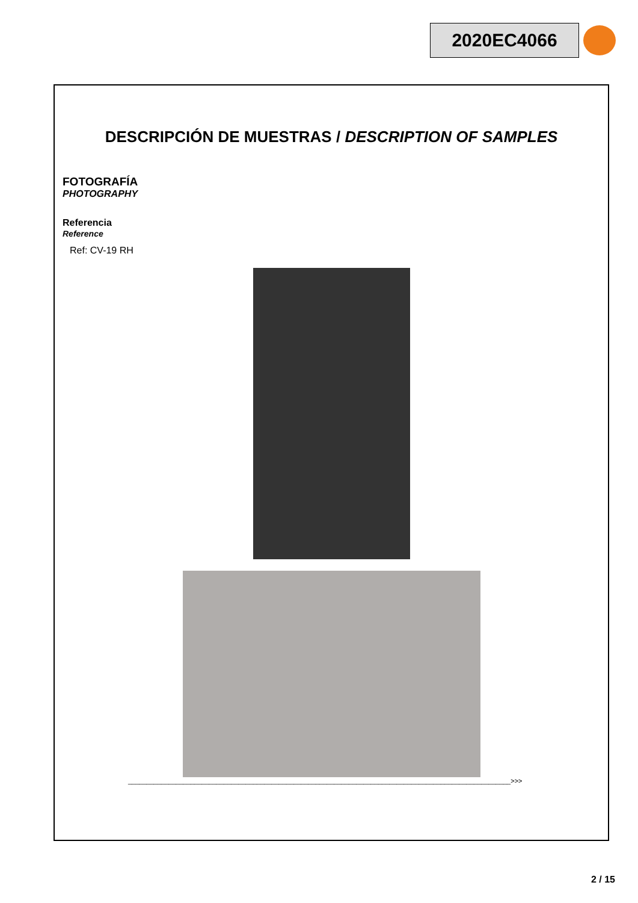2020EC4066
DESCRIPCIÓN DE MUESTRAS / DESCRIPTION OF SAMPLES
FOTOGRAFÍA
PHOTOGRAPHY
Referencia
Reference
Ref: CV-19 RH
________________________________________________________________________________________________________>>>
2 / 15